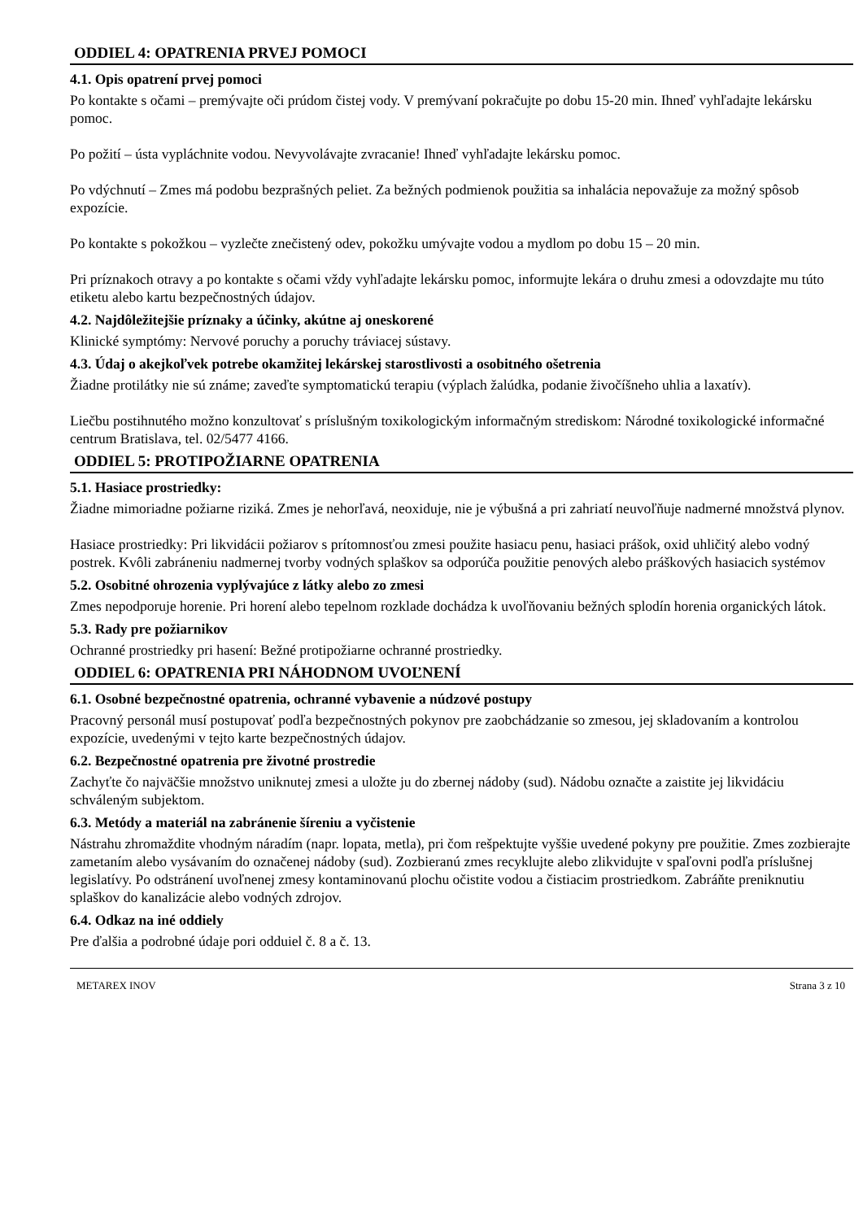ODDIEL 4: OPATRENIA PRVEJ POMOCI
4.1. Opis opatrení prvej pomoci
Po kontakte s očami – premývajte oči prúdom čistej vody. V premývaní pokračujte po dobu 15-20 min. Ihneď vyhľadajte lekársku pomoc.
Po požití – ústa vypláchnite vodou. Nevyvolávajte zvracanie! Ihneď vyhľadajte lekársku pomoc.
Po vdýchnutí – Zmes má podobu bezprašných peliet. Za bežných podmienok použitia sa inhalácia nepovažuje za možný spôsob expozície.
Po kontakte s pokožkou – vyzlečte znečistený odev, pokožku umývajte vodou a mydlom po dobu 15 – 20 min.
Pri príznakoch otravy a po kontakte s očami vždy vyhľadajte lekársku pomoc, informujte lekára o druhu zmesi a odovzdajte mu túto etiketu alebo kartu bezpečnostných údajov.
4.2. Najdôležitejšie príznaky a účinky, akútne aj oneskorené
Klinické symptómy: Nervové poruchy a poruchy tráviacej sústavy.
4.3. Údaj o akejkoľvek potrebe okamžitej lekárskej starostlivosti a osobitného ošetrenia
Žiadne protilátky nie sú známe; zaveďte symptomatickú terapiu (výplach žalúdka, podanie živočíšneho uhlia a laxatív).
Liečbu postihnutého možno konzultovať s príslušným toxikologickým informačným strediskom: Národné toxikologické informačné centrum Bratislava, tel. 02/5477 4166.
ODDIEL 5: PROTIPOŽIARNE OPATRENIA
5.1. Hasiace prostriedky:
Žiadne mimoriadne požiarne riziká. Zmes je nehorľavá, neoxiduje, nie je výbušná a pri zahriatí neuvoľňuje nadmerné množstvá plynov.
Hasiace prostriedky: Pri likvidácii požiarov s prítomnosťou zmesi použite hasiacu penu, hasiaci prášok, oxid uhličitý alebo vodný postrek. Kvôli zabráneniu nadmernej tvorby vodných splaškov sa odporúča použitie penových alebo práškových hasiacich systémov
5.2. Osobitné ohrozenia vyplývajúce z látky alebo zo zmesi
Zmes nepodporuje horenie. Pri horení alebo tepelnom rozklade dochádza k uvoľňovaniu bežných splodín horenia organických látok.
5.3. Rady pre požiarnikov
Ochranné prostriedky pri hasení: Bežné protipožiarne ochranné prostriedky.
ODDIEL 6: OPATRENIA PRI NÁHODNOM UVOĽNENÍ
6.1. Osobné bezpečnostné opatrenia, ochranné vybavenie a núdzové postupy
Pracovný personál musí postupovať podľa bezpečnostných pokynov pre zaobchádzanie so zmesou, jej skladovaním a kontrolou expozície, uvedenými v tejto karte bezpečnostných údajov.
6.2. Bezpečnostné opatrenia pre životné prostredie
Zachyťte čo najväčšie množstvo uniknutej zmesi a uložte ju do zbernej nádoby (sud). Nádobu označte a zaistite jej likvidáciu schváleným subjektom.
6.3. Metódy a materiál na zabránenie šíreniu a vyčistenie
Nástrahu zhromaždite vhodným náradím (napr. lopata, metla), pri čom rešpektujte vyššie uvedené pokyny pre použitie. Zmes zozbierajte zametaním alebo vysávaním do označenej nádoby (sud). Zozbieranú zmes recyklujte alebo zlikvidujte v spaľovni podľa príslušnej legislatívy. Po odstránení uvoľnenej zmesy kontaminovanú plochu očistite vodou a čistiacim prostriedkom. Zabráňte preniknutiu splaškov do kanalizácie alebo vodných zdrojov.
6.4. Odkaz na iné oddiely
Pre ďalšia a podrobné údaje pori odduiel č. 8 a č. 13.
METAREX INOV Strana 3 z 10